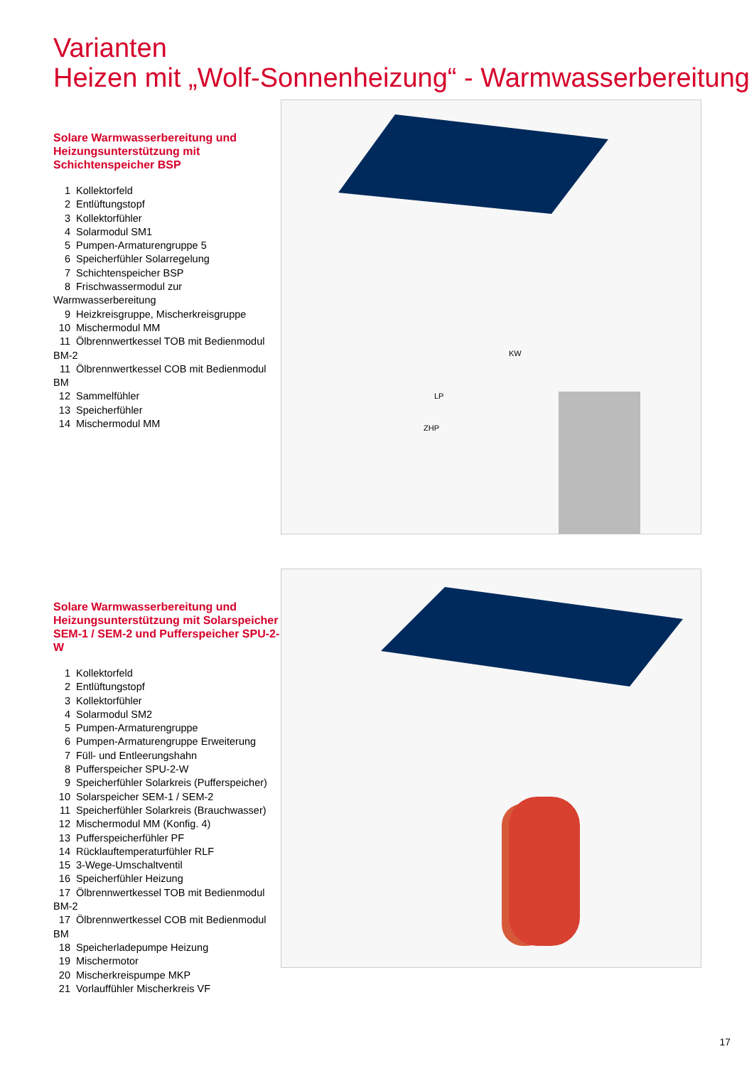Varianten
Heizen mit „Wolf-Sonnenheizung“ - Warmwasserbereitung
Solare Warmwasserbereitung und Heizungsunterstützung mit Schichtenspeicher BSP
1 Kollektorfeld
2 Entlüftungstopf
3 Kollektorfühler
4 Solarmodul SM1
5 Pumpen-Armaturengruppe 5
6 Speicherfühler Solarregelung
7 Schichtenspeicher BSP
8 Frischwassermodul zur Warmwasserbereitung
9 Heizkreisgruppe, Mischerkreisgruppe
10 Mischermodul MM
11 Ölbrennwertkessel TOB mit Bedienmodul BM-2
11 Ölbrennwertkessel COB mit Bedienmodul BM
12 Sammelfühler
13 Speicherfühler
14 Mischermodul MM
KW
LP
ZHP
Solare Warmwasserbereitung und Heizungsunterstützung mit Solarspeicher SEM-1 / SEM-2 und Pufferspeicher SPU-2-W
1 Kollektorfeld
2 Entlüftungstopf
3 Kollektorfühler
4 Solarmodul SM2
5 Pumpen-Armaturengruppe
6 Pumpen-Armaturengruppe Erweiterung
7 Füll- und Entleerungshahn
8 Pufferspeicher SPU-2-W
9 Speicherfühler Solarkreis (Pufferspeicher)
10 Solarspeicher SEM-1 / SEM-2
11 Speicherfühler Solarkreis (Brauchwasser)
12 Mischermodul MM (Konfig. 4)
13 Pufferspeicherfühler PF
14 Rücklauftemperaturfühler RLF
15 3-Wege-Umschaltventil
16 Speicherfühler Heizung
17 Ölbrennwertkessel TOB mit Bedienmodul BM-2
17 Ölbrennwertkessel COB mit Bedienmodul BM
18 Speicherladepumpe Heizung
19 Mischermotor
20 Mischerkreispumpe MKP
21 Vorlauffühler Mischerkreis VF
17